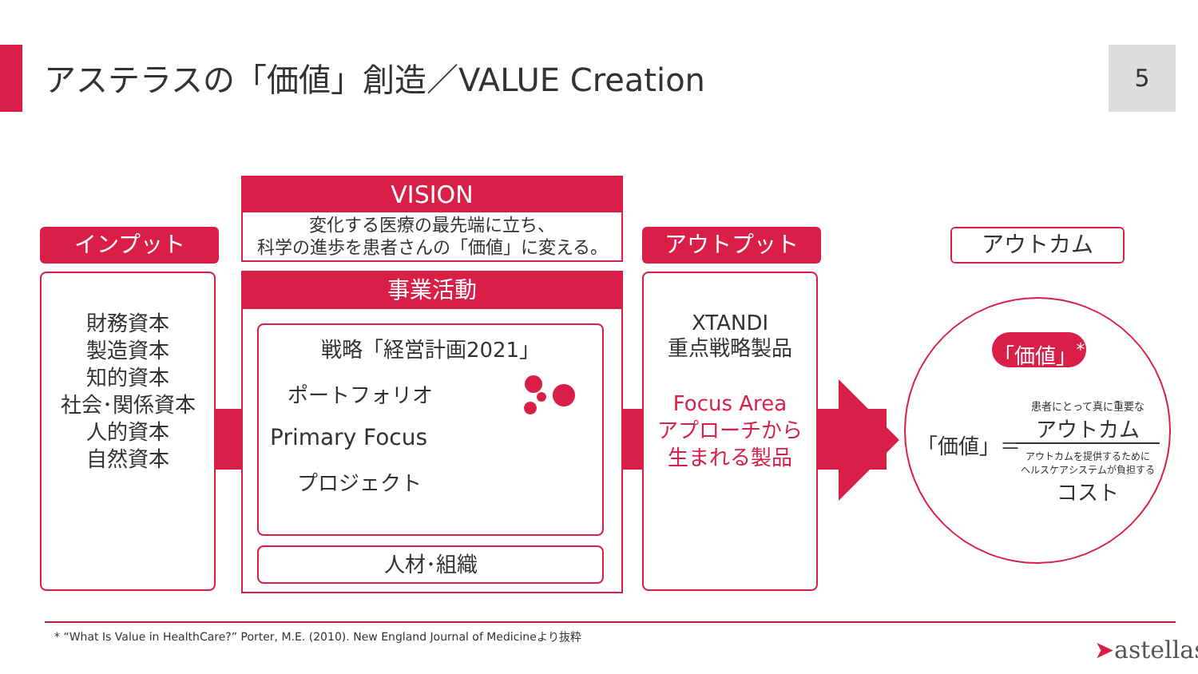アステラスの「価値」創造／VALUE Creation
5
インプット
財務資本
製造資本
知的資本
社会･関係資本
人的資本
自然資本
VISION
変化する医療の最先端に立ち、
科学の進歩を患者さんの「価値」に変える。
事業活動
戦略「経営計画2021」
ポートフォリオ
Primary Focus
プロジェクト
人材･組織
アウトプット
XTANDI
重点戦略製品
Focus Area
アプローチから
生まれる製品
アウトカム
「価値」<sup>*</sup>
「価値」＝
患者にとって真に重要な
アウトカム
アウトカムを提供するために
ヘルスケアシステムが負担する
コスト
* “What Is Value in HealthCare?” Porter, M.E. (2010). New England Journal of Medicineより抜粋
➤astellas